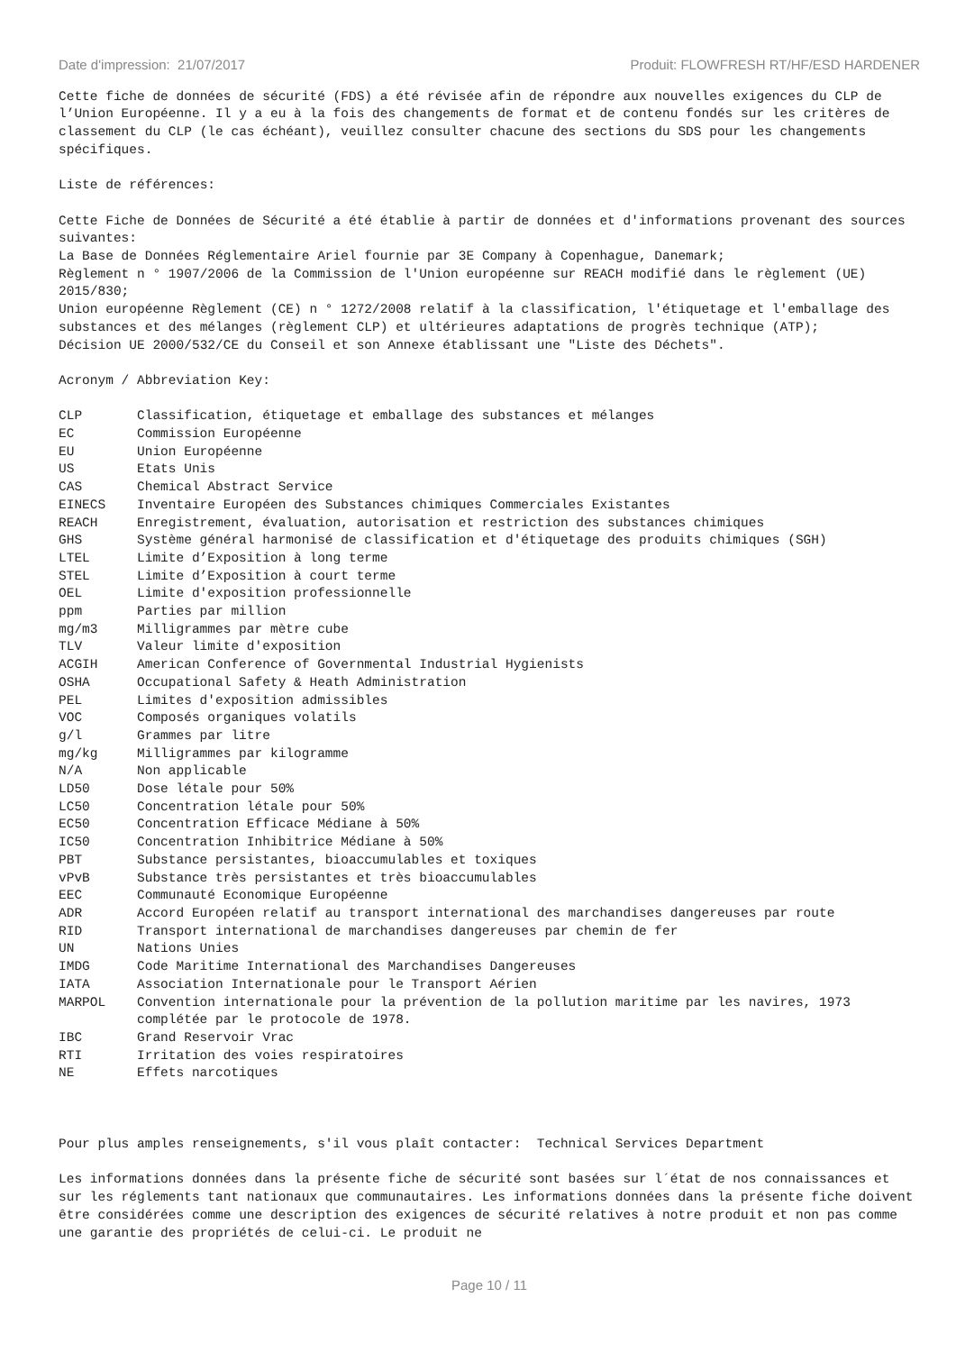Date d'impression: 21/07/2017 Produit: FLOWFRESH RT/HF/ESD HARDENER
Cette fiche de données de sécurité (FDS) a été révisée afin de répondre aux nouvelles exigences du CLP de l’Union Européenne. Il y a eu à la fois des changements de format et de contenu fondés sur les critères de classement du CLP (le cas échéant), veuillez consulter chacune des sections du SDS pour les changements spécifiques.
Liste de références:
Cette Fiche de Données de Sécurité a été établie à partir de données et d'informations provenant des sources suivantes:
La Base de Données Réglementaire Ariel fournie par 3E Company à Copenhague, Danemark;
Règlement n ° 1907/2006 de la Commission de l'Union européenne sur REACH modifié dans le règlement (UE) 2015/830;
Union européenne Règlement (CE) n ° 1272/2008 relatif à la classification, l'étiquetage et l'emballage des substances et des mélanges (règlement CLP) et ultérieures adaptations de progrès technique (ATP);
Décision UE 2000/532/CE du Conseil et son Annexe établissant une "Liste des Déchets".
Acronym / Abbreviation Key:
| CLP | Classification, étiquetage et emballage des substances et mélanges |
| EC | Commission Européenne |
| EU | Union Européenne |
| US | Etats Unis |
| CAS | Chemical Abstract Service |
| EINECS | Inventaire Européen des Substances chimiques Commerciales Existantes |
| REACH | Enregistrement, évaluation, autorisation et restriction des substances chimiques |
| GHS | Système général harmonisé de classification et d'étiquetage des produits chimiques (SGH) |
| LTEL | Limite d’Exposition à long terme |
| STEL | Limite d’Exposition à court terme |
| OEL | Limite d'exposition professionnelle |
| ppm | Parties par million |
| mg/m3 | Milligrammes par mètre cube |
| TLV | Valeur limite d'exposition |
| ACGIH | American Conference of Governmental Industrial Hygienists |
| OSHA | Occupational Safety & Heath Administration |
| PEL | Limites d'exposition admissibles |
| VOC | Composés organiques volatils |
| g/l | Grammes par litre |
| mg/kg | Milligrammes par kilogramme |
| N/A | Non applicable |
| LD50 | Dose létale pour 50% |
| LC50 | Concentration létale pour 50% |
| EC50 | Concentration Efficace Médiane à 50% |
| IC50 | Concentration Inhibitrice Médiane à 50% |
| PBT | Substance persistantes, bioaccumulables et toxiques |
| vPvB | Substance très persistantes et très bioaccumulables |
| EEC | Communauté Economique Européenne |
| ADR | Accord Européen relatif au transport international des marchandises dangereuses par route |
| RID | Transport international de marchandises dangereuses par chemin de fer |
| UN | Nations Unies |
| IMDG | Code Maritime International des Marchandises Dangereuses |
| IATA | Association Internationale pour le Transport Aérien |
| MARPOL | Convention internationale pour la prévention de la pollution maritime par les navires, 1973 complétée par le protocole de 1978. |
| IBC | Grand Reservoir Vrac |
| RTI | Irritation des voies respiratoires |
| NE | Effets narcotiques |
Pour plus amples renseignements, s'il vous plaît contacter: Technical Services Department
Les informations données dans la présente fiche de sécurité sont basées sur l´état de nos connaissances et sur les réglements tant nationaux que communautaires. Les informations données dans la présente fiche doivent être considérées comme une description des exigences de sécurité relatives à notre produit et non pas comme une garantie des propriétés de celui-ci. Le produit ne
Page 10 / 11